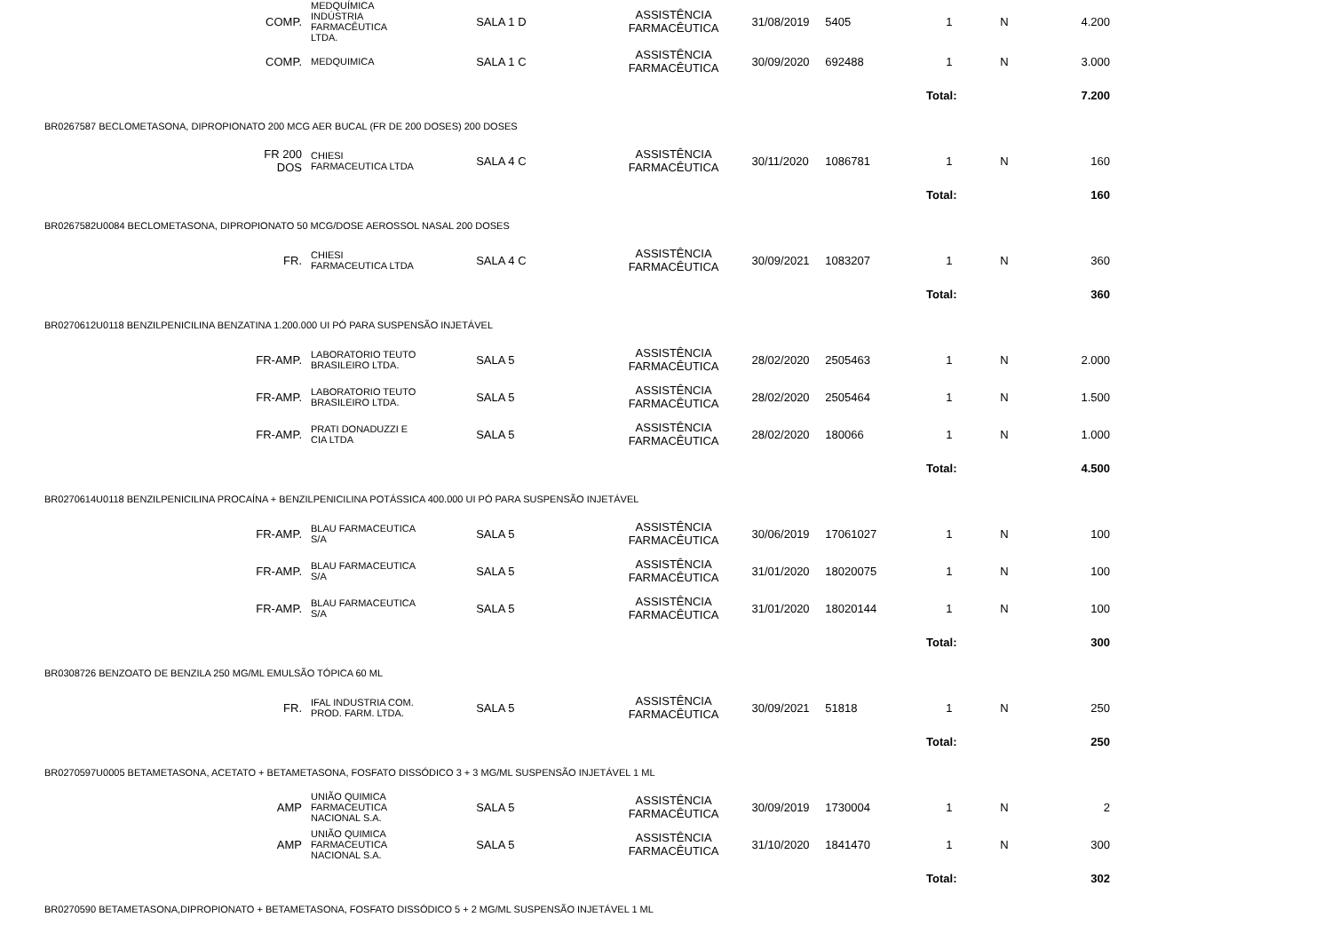| COMP. | MEDQUÍMICA INDÚSTRIA FARMACÊUTICA LTDA. | SALA 1 D | ASSISTÊNCIA FARMACÊUTICA | 31/08/2019 | 5405 | 1 | N | 4.200 |
| COMP. | MEDQUIMICA | SALA 1 C | ASSISTÊNCIA FARMACÊUTICA | 30/09/2020 | 692488 | 1 | N | 3.000 |
| | | | | | | Total: | | 7.200 |
| BR0267587 BECLOMETASONA, DIPROPIONATO 200 MCG AER BUCAL (FR DE 200 DOSES) 200 DOSES | | | | | | | | |
| FR 200 DOS | CHIESI FARMACEUTICA LTDA | SALA 4 C | ASSISTÊNCIA FARMACÊUTICA | 30/11/2020 | 1086781 | 1 | N | 160 |
| | | | | | | Total: | | 160 |
| BR0267582U0084 BECLOMETASONA, DIPROPIONATO 50 MCG/DOSE AEROSSOL NASAL 200 DOSES | | | | | | | | |
| FR. | CHIESI FARMACEUTICA LTDA | SALA 4 C | ASSISTÊNCIA FARMACÊUTICA | 30/09/2021 | 1083207 | 1 | N | 360 |
| | | | | | | Total: | | 360 |
| BR0270612U0118 BENZILPENICILINA BENZATINA 1.200.000 UI PÓ PARA SUSPENSÃO INJETÁVEL | | | | | | | | |
| FR-AMP. | LABORATORIO TEUTO BRASILEIRO LTDA. | SALA 5 | ASSISTÊNCIA FARMACÊUTICA | 28/02/2020 | 2505463 | 1 | N | 2.000 |
| FR-AMP. | LABORATORIO TEUTO BRASILEIRO LTDA. | SALA 5 | ASSISTÊNCIA FARMACÊUTICA | 28/02/2020 | 2505464 | 1 | N | 1.500 |
| FR-AMP. | PRATI DONADUZZI E CIA LTDA | SALA 5 | ASSISTÊNCIA FARMACÊUTICA | 28/02/2020 | 180066 | 1 | N | 1.000 |
| | | | | | | Total: | | 4.500 |
| BR0270614U0118 BENZILPENICILINA PROCAÍNA + BENZILPENICILINA POTÁSSICA 400.000 UI PÓ PARA SUSPENSÃO INJETÁVEL | | | | | | | | |
| FR-AMP. | BLAU FARMACEUTICA S/A | SALA 5 | ASSISTÊNCIA FARMACÊUTICA | 30/06/2019 | 17061027 | 1 | N | 100 |
| FR-AMP. | BLAU FARMACEUTICA S/A | SALA 5 | ASSISTÊNCIA FARMACÊUTICA | 31/01/2020 | 18020075 | 1 | N | 100 |
| FR-AMP. | BLAU FARMACEUTICA S/A | SALA 5 | ASSISTÊNCIA FARMACÊUTICA | 31/01/2020 | 18020144 | 1 | N | 100 |
| | | | | | | Total: | | 300 |
| BR0308726 BENZOATO DE BENZILA 250 MG/ML EMULSÃO TÓPICA 60 ML | | | | | | | | |
| FR. | IFAL INDUSTRIA COM. PROD. FARM. LTDA. | SALA 5 | ASSISTÊNCIA FARMACÊUTICA | 30/09/2021 | 51818 | 1 | N | 250 |
| | | | | | | Total: | | 250 |
| BR0270597U0005 BETAMETASONA, ACETATO + BETAMETASONA, FOSFATO DISSÓDICO 3 + 3 MG/ML SUSPENSÃO INJETÁVEL 1 ML | | | | | | | | |
| AMP | UNIÃO QUIMICA FARMACEUTICA NACIONAL S.A. | SALA 5 | ASSISTÊNCIA FARMACÊUTICA | 30/09/2019 | 1730004 | 1 | N | 2 |
| AMP | UNIÃO QUIMICA FARMACEUTICA NACIONAL S.A. | SALA 5 | ASSISTÊNCIA FARMACÊUTICA | 31/10/2020 | 1841470 | 1 | N | 300 |
| | | | | | | Total: | | 302 |
| BR0270590 BETAMETASONA,DIPROPIONATO + BETAMETASONA, FOSFATO DISSÓDICO 5 + 2 MG/ML SUSPENSÃO INJETÁVEL 1 ML | | | | | | | | |